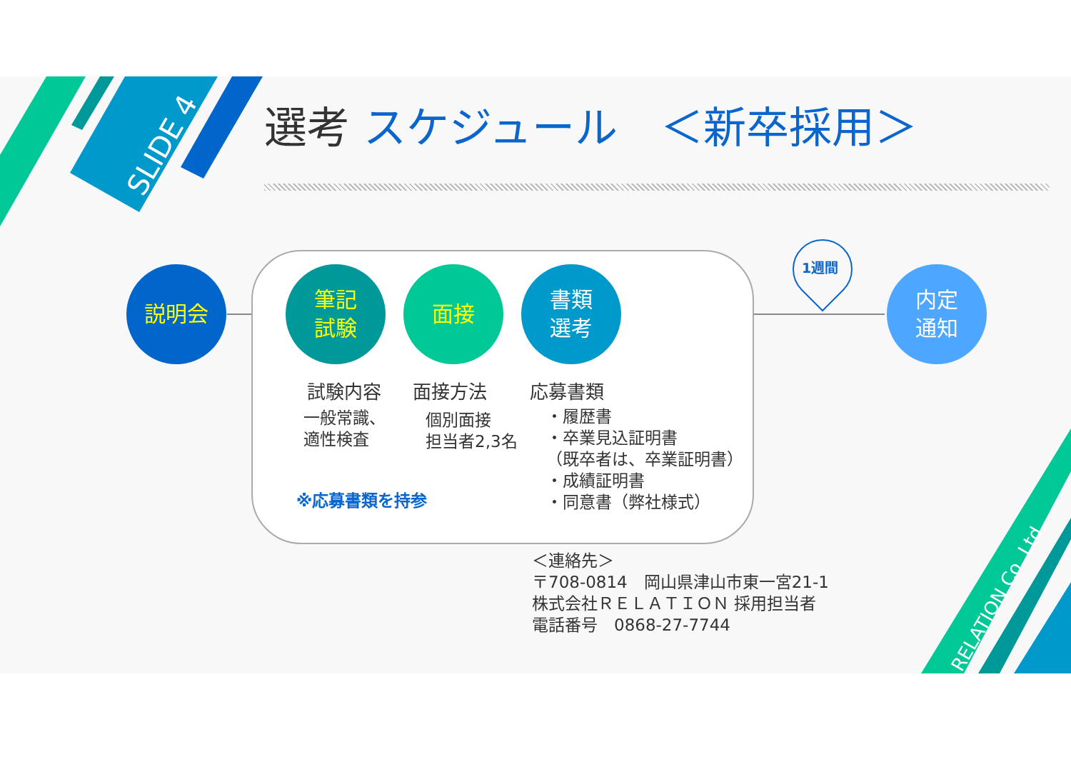SLIDE 4
選考 スケジュール　＜新卒採用＞
説明会
筆記
試験
面接
書類
選考
内定
通知
1週間
試験内容 面接方法 応募書類
一般常識、
適性検査
個別面接
担当者2,3名
・履歴書
・卒業見込証明書
（既卒者は、卒業証明書）
・成績証明書
・同意書（弊社様式）
※応募書類を持参
＜連絡先＞
〒708-0814　岡山県津山市東一宮21-1
株式会社ＲＥＬＡＴＩＯＮ 採用担当者
電話番号　0868-27-7744
RELATION Co.,Ltd.